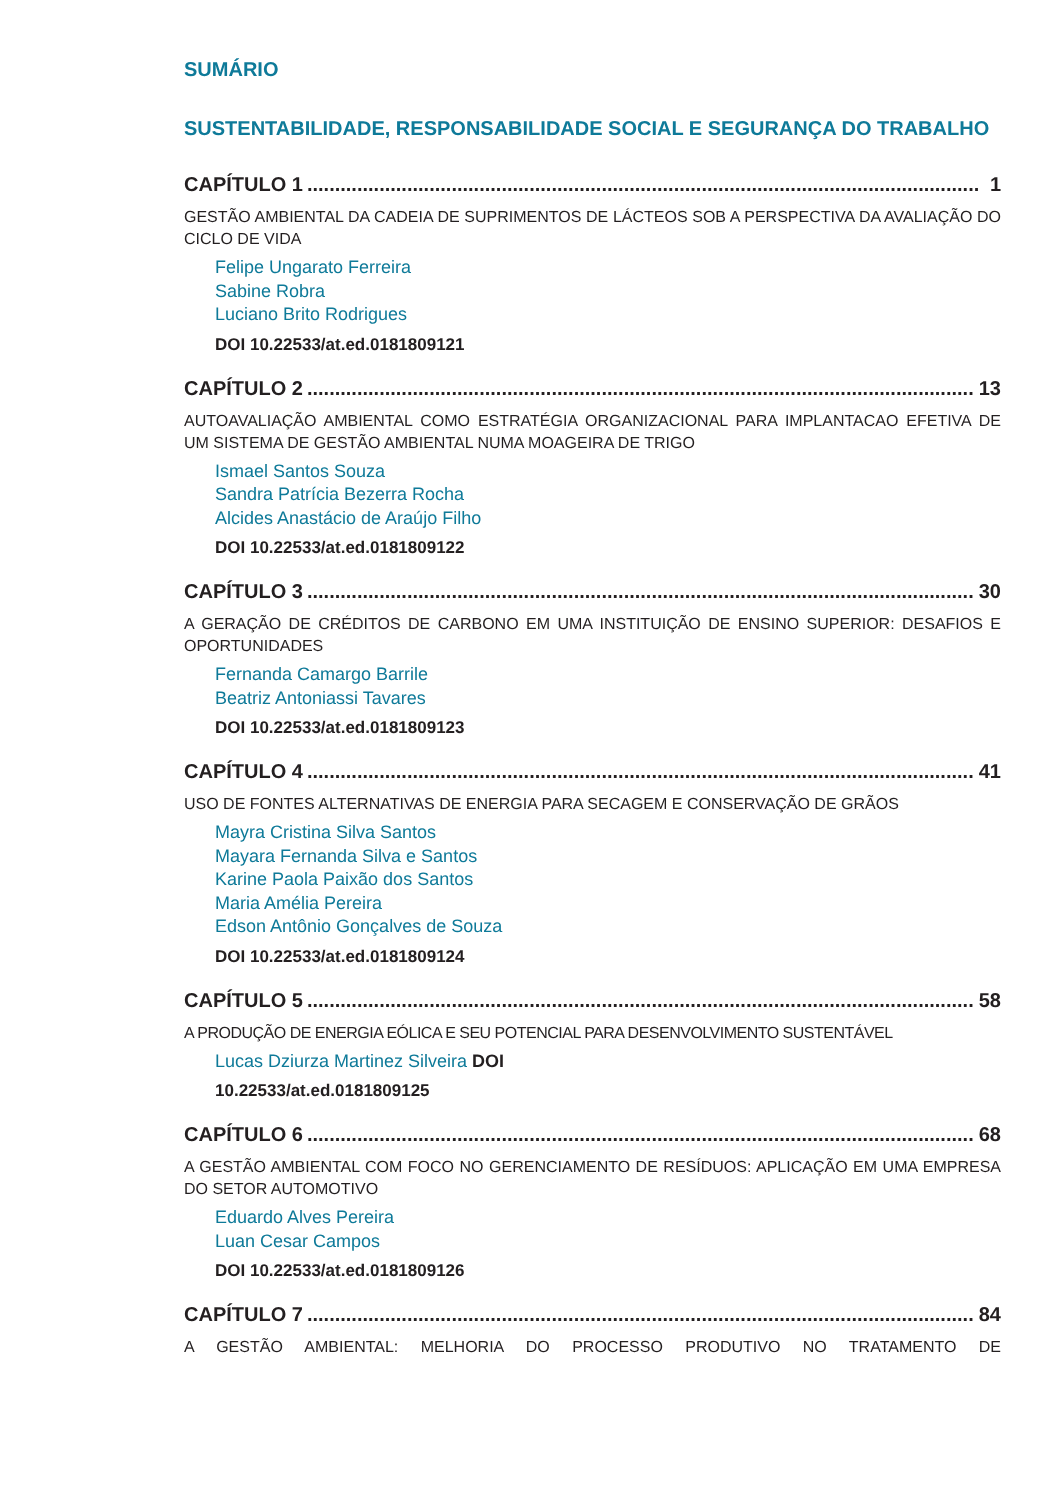SUMÁRIO
SUSTENTABILIDADE, RESPONSABILIDADE SOCIAL E SEGURANÇA DO TRABALHO
CAPÍTULO 1......................................................................................................................... 1
GESTÃO AMBIENTAL DA CADEIA DE SUPRIMENTOS DE LÁCTEOS SOB A PERSPECTIVA DA AVALIAÇÃO DO CICLO DE VIDA
Felipe Ungarato Ferreira
Sabine Robra
Luciano Brito Rodrigues
DOI 10.22533/at.ed.0181809121
CAPÍTULO 2......................................................................................................................... 13
AUTOAVALIAÇÃO AMBIENTAL COMO ESTRATÉGIA ORGANIZACIONAL PARA IMPLANTACAO EFETIVA DE UM SISTEMA DE GESTÃO AMBIENTAL NUMA MOAGEIRA DE TRIGO
Ismael Santos Souza
Sandra Patrícia Bezerra Rocha
Alcides Anastácio de Araújo Filho
DOI 10.22533/at.ed.0181809122
CAPÍTULO 3......................................................................................................................... 30
A GERAÇÃO DE CRÉDITOS DE CARBONO EM UMA INSTITUIÇÃO DE ENSINO SUPERIOR: DESAFIOS E OPORTUNIDADES
Fernanda Camargo Barrile
Beatriz Antoniassi Tavares
DOI 10.22533/at.ed.0181809123
CAPÍTULO 4......................................................................................................................... 41
USO DE FONTES ALTERNATIVAS DE ENERGIA PARA SECAGEM E CONSERVAÇÃO DE GRÃOS
Mayra Cristina Silva Santos
Mayara Fernanda Silva e Santos
Karine Paola Paixão dos Santos
Maria Amélia Pereira
Edson Antônio Gonçalves de Souza
DOI 10.22533/at.ed.0181809124
CAPÍTULO 5......................................................................................................................... 58
A PRODUÇÃO DE ENERGIA EÓLICA E SEU POTENCIAL PARA DESENVOLVIMENTO SUSTENTÁVEL
Lucas Dziurza Martinez Silveira DOI
10.22533/at.ed.0181809125
CAPÍTULO 6......................................................................................................................... 68
A GESTÃO AMBIENTAL COM FOCO NO GERENCIAMENTO DE RESÍDUOS: APLICAÇÃO EM UMA EMPRESA DO SETOR AUTOMOTIVO
Eduardo Alves Pereira
Luan Cesar Campos
DOI 10.22533/at.ed.0181809126
CAPÍTULO 7......................................................................................................................... 84
A GESTÃO AMBIENTAL: MELHORIA DO PROCESSO PRODUTIVO NO TRATAMENTO DE